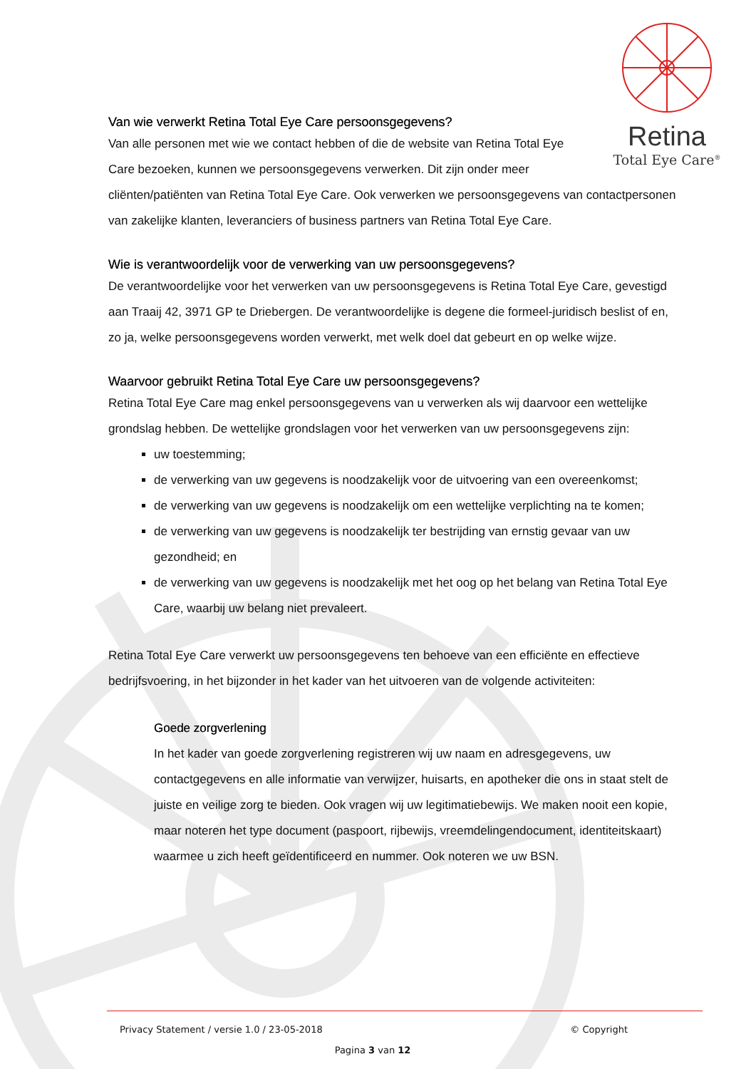Retina
Total Eye Care<sup>®</sup>
Van wie verwerkt Retina Total Eye Care persoonsgegevens?
Van alle personen met wie we contact hebben of die de website van Retina Total Eye
Care bezoeken, kunnen we persoonsgegevens verwerken. Dit zijn onder meer
cliënten/patiënten van Retina Total Eye Care. Ook verwerken we persoonsgegevens van contactpersonen van zakelijke klanten, leveranciers of business partners van Retina Total Eye Care.
Wie is verantwoordelijk voor de verwerking van uw persoonsgegevens?
De verantwoordelijke voor het verwerken van uw persoonsgegevens is Retina Total Eye Care, gevestigd aan Traaij 42, 3971 GP te Driebergen. De verantwoordelijke is degene die formeel-juridisch beslist of en, zo ja, welke persoonsgegevens worden verwerkt, met welk doel dat gebeurt en op welke wijze.
Waarvoor gebruikt Retina Total Eye Care uw persoonsgegevens?
Retina Total Eye Care mag enkel persoonsgegevens van u verwerken als wij daarvoor een wettelijke grondslag hebben. De wettelijke grondslagen voor het verwerken van uw persoonsgegevens zijn:
uw toestemming;
de verwerking van uw gegevens is noodzakelijk voor de uitvoering van een overeenkomst;
de verwerking van uw gegevens is noodzakelijk om een wettelijke verplichting na te komen;
de verwerking van uw gegevens is noodzakelijk ter bestrijding van ernstig gevaar van uw gezondheid; en
de verwerking van uw gegevens is noodzakelijk met het oog op het belang van Retina Total Eye Care, waarbij uw belang niet prevaleert.
Retina Total Eye Care verwerkt uw persoonsgegevens ten behoeve van een efficiënte en effectieve bedrijfsvoering, in het bijzonder in het kader van het uitvoeren van de volgende activiteiten:
Goede zorgverlening
In het kader van goede zorgverlening registreren wij uw naam en adresgegevens, uw contactgegevens en alle informatie van verwijzer, huisarts, en apotheker die ons in staat stelt de juiste en veilige zorg te bieden. Ook vragen wij uw legitimatiebewijs. We maken nooit een kopie, maar noteren het type document (paspoort, rijbewijs, vreemdelingendocument, identiteitskaart) waarmee u zich heeft geïdentificeerd en nummer. Ook noteren we uw BSN.
Privacy Statement / versie 1.0 / 23-05-2018 © Copyright
Pagina 3 van 12